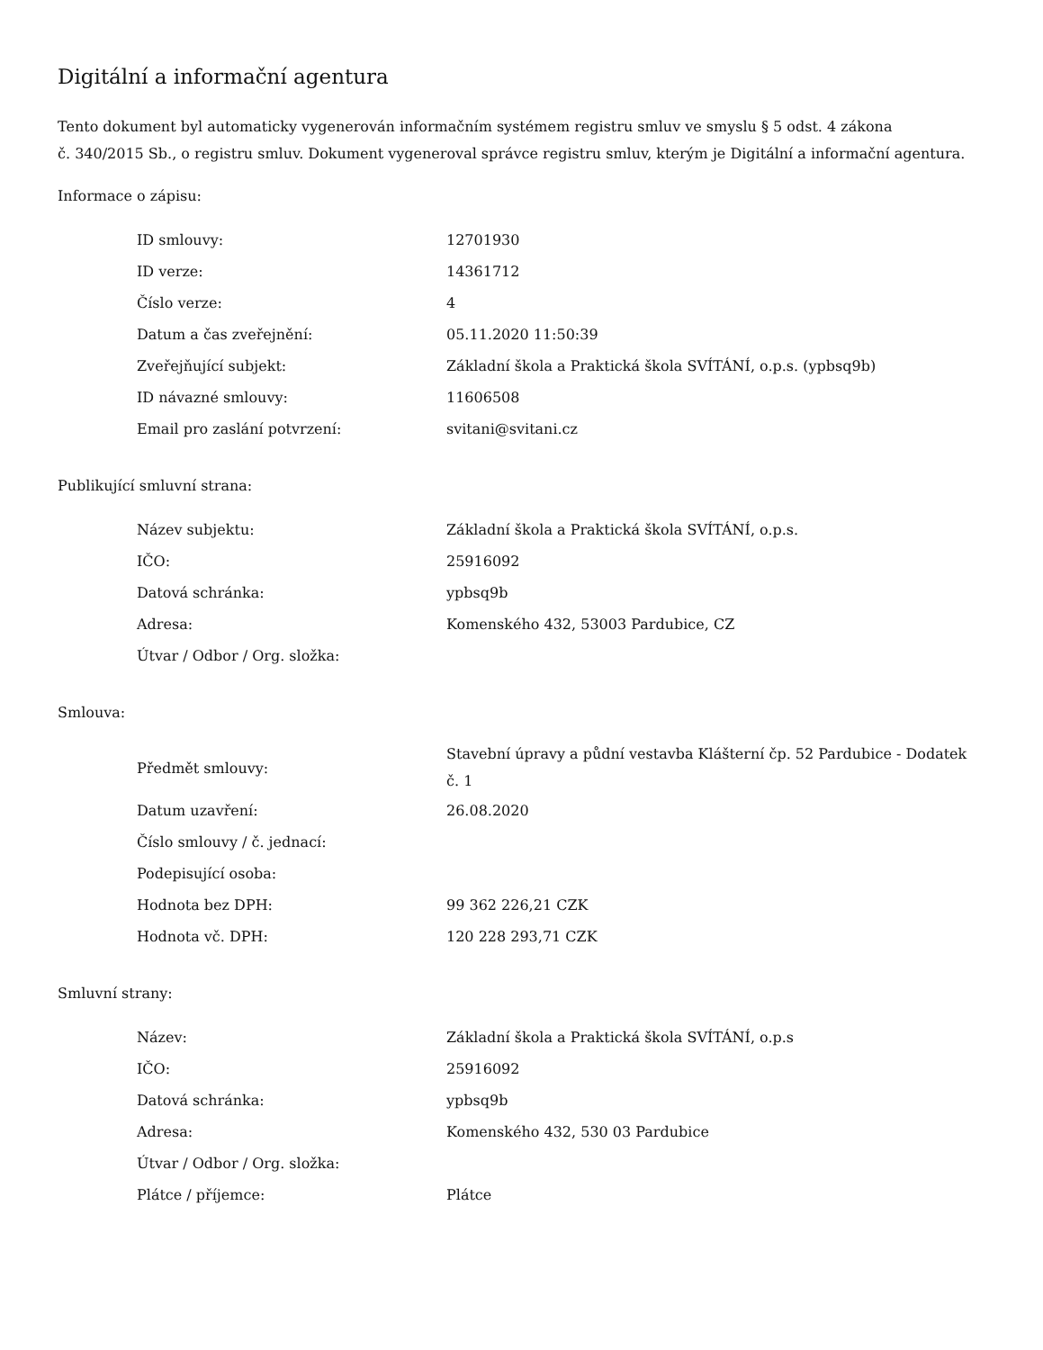Digitální a informační agentura
Tento dokument byl automaticky vygenerován informačním systémem registru smluv ve smyslu § 5 odst. 4 zákona
č. 340/2015 Sb., o registru smluv. Dokument vygeneroval správce registru smluv, kterým je Digitální a informační agentura.
Informace o zápisu:
| ID smlouvy: | 12701930 |
| ID verze: | 14361712 |
| Číslo verze: | 4 |
| Datum a čas zveřejnění: | 05.11.2020 11:50:39 |
| Zveřejňující subjekt: | Základní škola a Praktická škola SVÍTÁNÍ, o.p.s. (ypbsq9b) |
| ID návazné smlouvy: | 11606508 |
| Email pro zaslání potvrzení: | svitani@svitani.cz |
Publikující smluvní strana:
| Název subjektu: | Základní škola a Praktická škola SVÍTÁNÍ, o.p.s. |
| IČO: | 25916092 |
| Datová schránka: | ypbsq9b |
| Adresa: | Komenského 432, 53003 Pardubice, CZ |
| Útvar / Odbor / Org. složka: | |
Smlouva:
| Předmět smlouvy: | Stavební úpravy a půdní vestavba Klášterní čp. 52 Pardubice - Dodatek č. 1 |
| Datum uzavření: | 26.08.2020 |
| Číslo smlouvy / č. jednací: | |
| Podepisující osoba: | |
| Hodnota bez DPH: | 99 362 226,21 CZK |
| Hodnota vč. DPH: | 120 228 293,71 CZK |
Smluvní strany:
| Název: | Základní škola a Praktická škola SVÍTÁNÍ, o.p.s |
| IČO: | 25916092 |
| Datová schránka: | ypbsq9b |
| Adresa: | Komenského 432, 530 03 Pardubice |
| Útvar / Odbor / Org. složka: | |
| Plátce / příjemce: | Plátce |